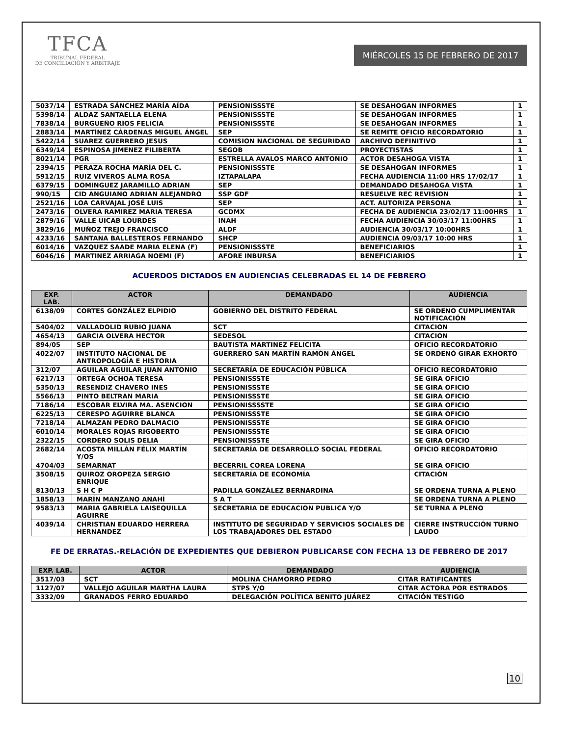TFCA
TRIBUNAL FEDERAL
DE CONCILIACIÓN Y ARBITRAJE
MIÉRCOLES 15 DE FEBRERO DE 2017
| 5037/14 | ESTRADA SÁNCHEZ MARÍA AÍDA | PENSIONISSSTE | SE DESAHOGAN INFORMES | 1 |
| 5398/14 | ALDAZ SANTAELLA ELENA | PENSIONISSSTE | SE DESAHOGAN INFORMES | 1 |
| 7838/14 | BURGUEÑO RÍOS FELICIA | PENSIONISSSTE | SE DESAHOGAN INFORMES | 1 |
| 2883/14 | MARTÍNEZ CÁRDENAS MIGUEL ÁNGEL | SEP | SE REMITE OFICIO RECORDATORIO | 1 |
| 5422/14 | SUAREZ GUERRERO JESUS | COMISION NACIONAL DE SEGURIDAD | ARCHIVO DEFINITIVO | 1 |
| 6349/14 | ESPINOSA JIMENEZ FILIBERTA | SEGOB | PROYECTISTAS | 1 |
| 8021/14 | PGR | ESTRELLA AVALOS MARCO ANTONIO | ACTOR DESAHOGA VISTA | 1 |
| 2394/15 | PERAZA ROCHA MARÍA DEL C. | PENSIONISSSTE | SE DESAHOGAN INFORMES | 1 |
| 5912/15 | RUIZ VIVEROS ALMA ROSA | IZTAPALAPA | FECHA AUDIENCIA 11:00 HRS 17/02/17 | 1 |
| 6379/15 | DOMINGUEZ JARAMILLO ADRIAN | SEP | DEMANDADO DESAHOGA VISTA | 1 |
| 990/15 | CID ANGUIANO ADRIAN ALEJANDRO | SSP GDF | RESUELVE REC REVISION | 1 |
| 2521/16 | LOA CARVAJAL JOSÉ LUIS | SEP | ACT. AUTORIZA PERSONA | 1 |
| 2473/16 | OLVERA RAMIREZ MARIA TERESA | GCDMX | FECHA DE AUDIENCIA 23/02/17 11:00HRS | 1 |
| 2879/16 | VALLE UICAB LOURDES | INAH | FECHA AUDIENCIA 30/03/17 11:00HRS | 1 |
| 3829/16 | MUÑOZ TREJO FRANCISCO | ALDF | AUDIENCIA 30/03/17 10:00HRS | 1 |
| 4233/16 | SANTANA BALLESTEROS FERNANDO | SHCP | AUDIENCIA 09/03/17 10:00 HRS | 1 |
| 6014/16 | VAZQUEZ SAADE MARIA ELENA (F) | PENSIONISSSTE | BENEFICIARIOS | 1 |
| 6046/16 | MARTINEZ ARRIAGA NOEMI (F) | AFORE INBURSA | BENEFICIARIOS | 1 |
ACUERDOS DICTADOS EN AUDIENCIAS CELEBRADAS EL 14 DE FEBRERO
| EXP. LAB. | ACTOR | DEMANDADO | AUDIENCIA |
| --- | --- | --- | --- |
| 6138/09 | CORTES GONZÁLEZ ELPIDIO | GOBIERNO DEL DISTRITO FEDERAL | SE ORDENO CUMPLIMENTAR NOTIFICACIÓN |
| 5404/02 | VALLADOLID RUBIO JUANA | SCT | CITACION |
| 4654/13 | GARCIA OLVERA HECTOR | SEDESOL | CITACION |
| 894/05 | SEP | BAUTISTA MARTINEZ FELICITA | OFICIO RECORDATORIO |
| 4022/07 | INSTITUTO NACIONAL DE ANTROPOLOGÍA E HISTORIA | GUERRERO SAN MARTÍN RAMÓN ÁNGEL | SE ORDENÓ GIRAR EXHORTO |
| 312/07 | AGUILAR AGUILAR JUAN ANTONIO | SECRETARÍA DE EDUCACIÓN PÚBLICA | OFICIO RECORDATORIO |
| 6217/13 | ORTEGA OCHOA TERESA | PENSIONISSSTE | SE GIRA OFICIO |
| 5350/13 | RESENDIZ CHAVERO INES | PENSIONISSSTE | SE GIRA OFICIO |
| 5566/13 | PINTO BELTRAN MARIA | PENSIONISSSTE | SE GIRA OFICIO |
| 7186/14 | ESCOBAR ELVIRA MA. ASENCION | PENSIONISSSSTE | SE GIRA OFICIO |
| 6225/13 | CERESPO AGUIRRE BLANCA | PENSIONISSSTE | SE GIRA OFICIO |
| 7218/14 | ALMAZAN PEDRO DALMACIO | PENSIONISSSTE | SE GIRA OFICIO |
| 6010/14 | MORALES ROJAS RIGOBERTO | PENSIONISSSTE | SE GIRA OFICIO |
| 2322/15 | CORDERO SOLIS DELIA | PENSIONISSSTE | SE GIRA OFICIO |
| 2682/14 | ACOSTA MILLÁN FÉLIX MARTÍN Y/OS | SECRETARÍA DE DESARROLLO SOCIAL FEDERAL | OFICIO RECORDATORIO |
| 4704/03 | SEMARNAT | BECERRIL COREA LORENA | SE GIRA OFICIO |
| 3508/15 | QUIROZ OROPEZA SERGIO ENRIQUE | SECRETARÍA DE ECONOMÍA | CITACIÓN |
| 8130/13 | S H C P | PADILLA GONZÁLEZ BERNARDINA | SE ORDENA TURNA A PLENO |
| 1858/13 | MARÍN MANZANO ANAHÍ | S A T | SE ORDENA TURNA A PLENO |
| 9583/13 | MARIA GABRIELA LAISEQUILLA AGUIRRE | SECRETARIA DE EDUCACION PUBLICA Y/O | SE TURNA A PLENO |
| 4039/14 | CHRISTIAN EDUARDO HERRERA HERNANDEZ | INSTITUTO DE SEGURIDAD Y SERVICIOS SOCIALES DE LOS TRABAJADORES DEL ESTADO | CIERRE INSTRUCCIÓN TURNO LAUDO |
FE DE ERRATAS.-RELACIÓN DE EXPEDIENTES QUE DEBIERON PUBLICARSE CON FECHA 13 DE FEBRERO DE 2017
| EXP. LAB. | ACTOR | DEMANDADO | AUDIENCIA |
| --- | --- | --- | --- |
| 3517/03 | SCT | MOLINA CHAMORRO PEDRO | CITAR RATIFICANTES |
| 1127/07 | VALLEJO AGUILAR MARTHA LAURA | STPS Y/O | CITAR ACTORA POR ESTRADOS |
| 3332/09 | GRANADOS FERRO EDUARDO | DELEGACIÓN POLÍTICA BENITO JUÁREZ | CITACIÓN TESTIGO |
10